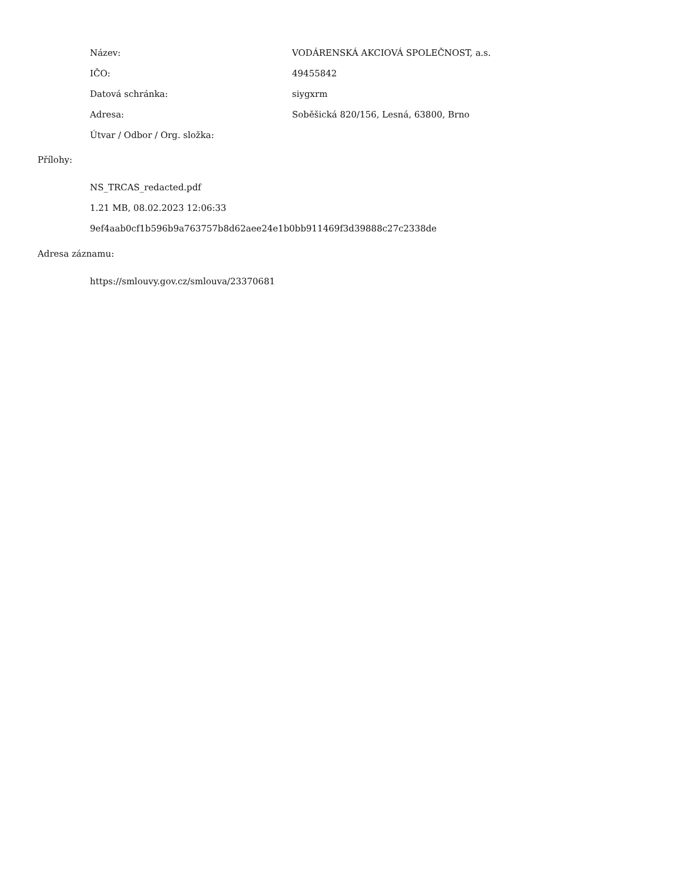Název:
VODÁRENSKÁ AKCIOVÁ SPOLEČNOST, a.s.
IČO: 49455842
Datová schránka: siygxrm
Adresa:
Soběšická 820/156, Lesná, 63800, Brno
Útvar / Odbor / Org. složka:
Přílohy:
NS_TRCAS_redacted.pdf
1.21 MB, 08.02.2023 12:06:33
9ef4aab0cf1b596b9a763757b8d62aee24e1b0bb911469f3d39888c27c2338de
Adresa záznamu:
https://smlouvy.gov.cz/smlouva/23370681